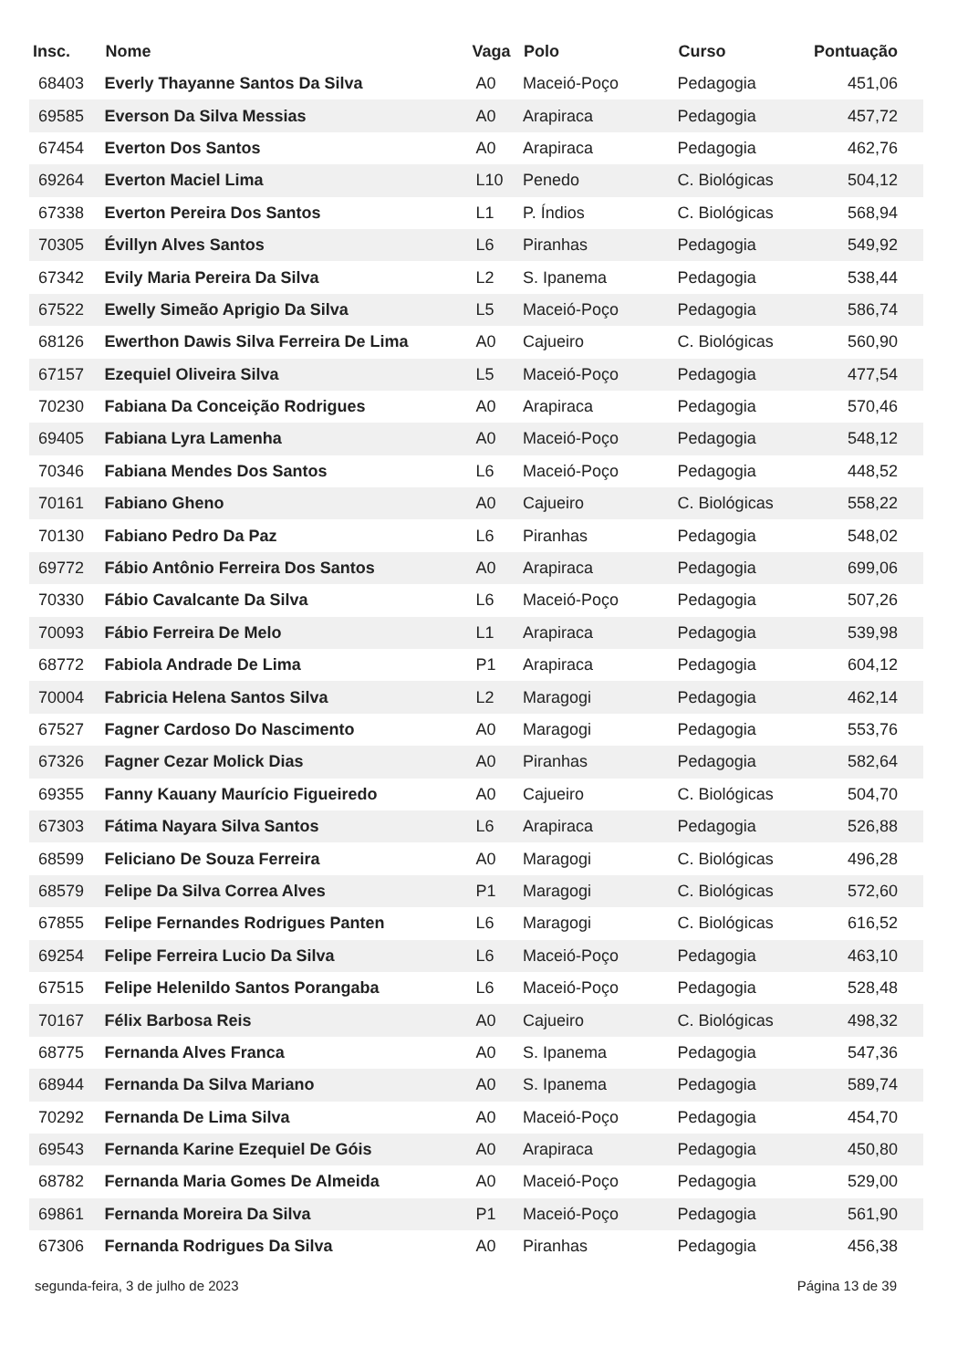| Insc. | Nome | Vaga | Polo | Curso | Pontuação |
| --- | --- | --- | --- | --- | --- |
| 68403 | Everly Thayanne Santos Da Silva | A0 | Maceió-Poço | Pedagogia | 451,06 |
| 69585 | Everson Da Silva Messias | A0 | Arapiraca | Pedagogia | 457,72 |
| 67454 | Everton Dos Santos | A0 | Arapiraca | Pedagogia | 462,76 |
| 69264 | Everton Maciel Lima | L10 | Penedo | C. Biológicas | 504,12 |
| 67338 | Everton Pereira Dos Santos | L1 | P. Índios | C. Biológicas | 568,94 |
| 70305 | Évillyn Alves Santos | L6 | Piranhas | Pedagogia | 549,92 |
| 67342 | Evily Maria Pereira Da Silva | L2 | S. Ipanema | Pedagogia | 538,44 |
| 67522 | Ewelly Simeão Aprigio Da Silva | L5 | Maceió-Poço | Pedagogia | 586,74 |
| 68126 | Ewerthon Dawis Silva Ferreira De Lima | A0 | Cajueiro | C. Biológicas | 560,90 |
| 67157 | Ezequiel Oliveira Silva | L5 | Maceió-Poço | Pedagogia | 477,54 |
| 70230 | Fabiana Da Conceição Rodrigues | A0 | Arapiraca | Pedagogia | 570,46 |
| 69405 | Fabiana Lyra Lamenha | A0 | Maceió-Poço | Pedagogia | 548,12 |
| 70346 | Fabiana Mendes Dos Santos | L6 | Maceió-Poço | Pedagogia | 448,52 |
| 70161 | Fabiano Gheno | A0 | Cajueiro | C. Biológicas | 558,22 |
| 70130 | Fabiano Pedro Da Paz | L6 | Piranhas | Pedagogia | 548,02 |
| 69772 | Fábio Antônio Ferreira Dos Santos | A0 | Arapiraca | Pedagogia | 699,06 |
| 70330 | Fábio Cavalcante Da Silva | L6 | Maceió-Poço | Pedagogia | 507,26 |
| 70093 | Fábio Ferreira De Melo | L1 | Arapiraca | Pedagogia | 539,98 |
| 68772 | Fabiola Andrade De Lima | P1 | Arapiraca | Pedagogia | 604,12 |
| 70004 | Fabricia Helena Santos Silva | L2 | Maragogi | Pedagogia | 462,14 |
| 67527 | Fagner Cardoso Do Nascimento | A0 | Maragogi | Pedagogia | 553,76 |
| 67326 | Fagner Cezar Molick Dias | A0 | Piranhas | Pedagogia | 582,64 |
| 69355 | Fanny Kauany Maurício Figueiredo | A0 | Cajueiro | C. Biológicas | 504,70 |
| 67303 | Fátima Nayara Silva Santos | L6 | Arapiraca | Pedagogia | 526,88 |
| 68599 | Feliciano De Souza Ferreira | A0 | Maragogi | C. Biológicas | 496,28 |
| 68579 | Felipe Da Silva Correa Alves | P1 | Maragogi | C. Biológicas | 572,60 |
| 67855 | Felipe Fernandes Rodrigues Panten | L6 | Maragogi | C. Biológicas | 616,52 |
| 69254 | Felipe Ferreira Lucio Da Silva | L6 | Maceió-Poço | Pedagogia | 463,10 |
| 67515 | Felipe Helenildo Santos Porangaba | L6 | Maceió-Poço | Pedagogia | 528,48 |
| 70167 | Félix Barbosa Reis | A0 | Cajueiro | C. Biológicas | 498,32 |
| 68775 | Fernanda Alves Franca | A0 | S. Ipanema | Pedagogia | 547,36 |
| 68944 | Fernanda Da Silva Mariano | A0 | S. Ipanema | Pedagogia | 589,74 |
| 70292 | Fernanda De Lima Silva | A0 | Maceió-Poço | Pedagogia | 454,70 |
| 69543 | Fernanda Karine Ezequiel De Góis | A0 | Arapiraca | Pedagogia | 450,80 |
| 68782 | Fernanda Maria Gomes De Almeida | A0 | Maceió-Poço | Pedagogia | 529,00 |
| 69861 | Fernanda Moreira Da Silva | P1 | Maceió-Poço | Pedagogia | 561,90 |
| 67306 | Fernanda Rodrigues Da Silva | A0 | Piranhas | Pedagogia | 456,38 |
segunda-feira, 3 de julho de 2023 Página 13 de 39